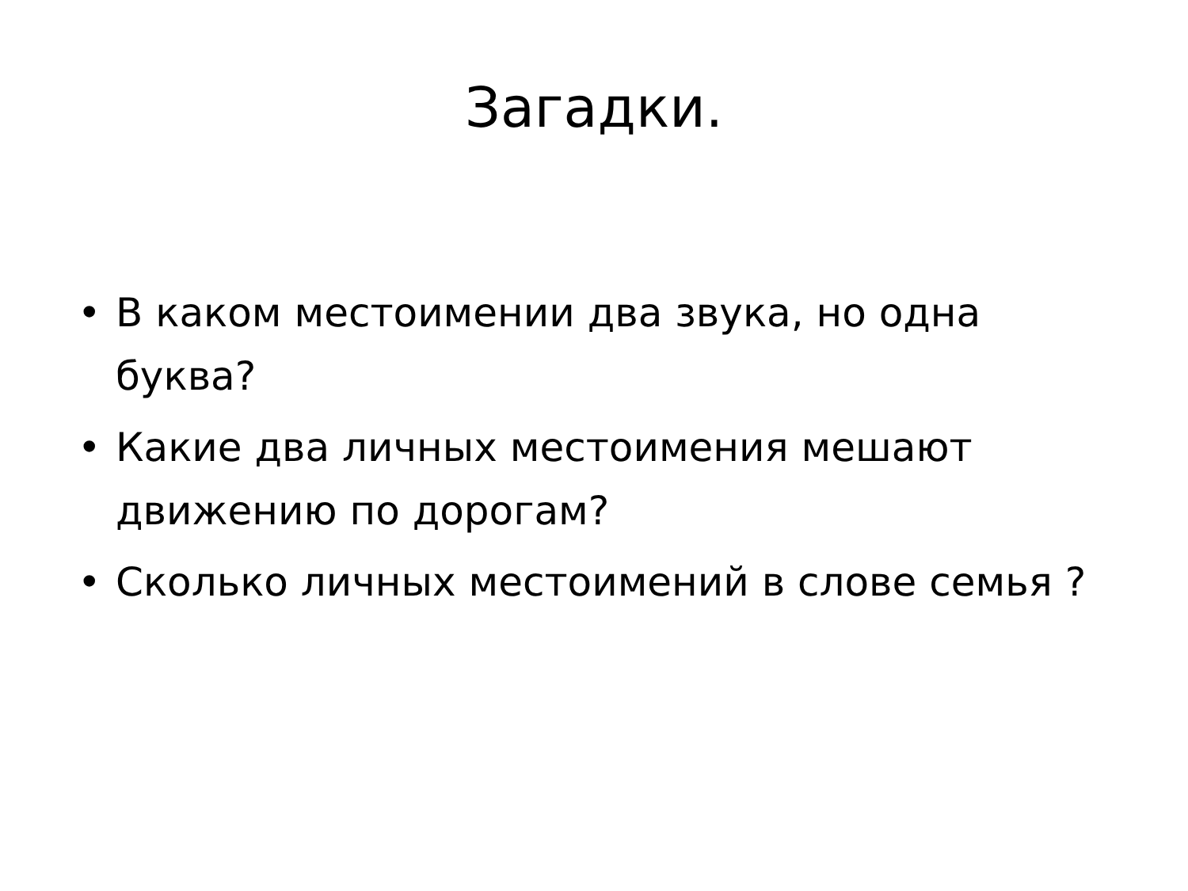Загадки.
• В каком местоимении два звука, но одна буква?
• Какие два личных местоимения мешают движению по дорогам?
• Сколько личных местоимений в слове семья ?